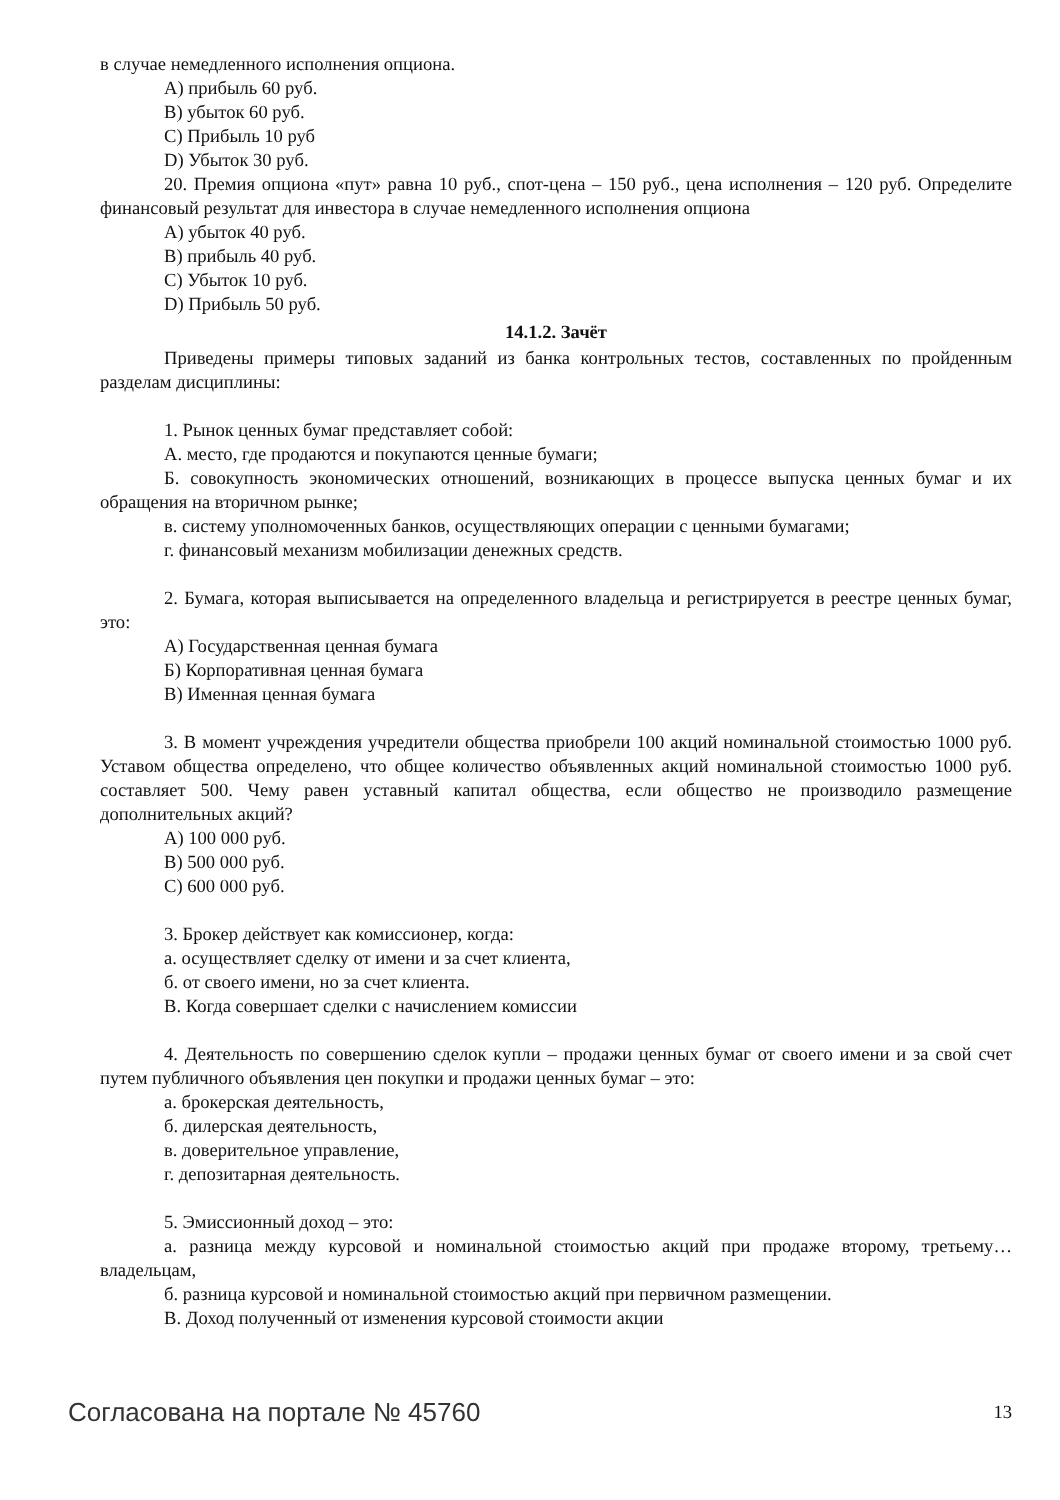в случае немедленного исполнения опциона.
А) прибыль 60 руб.
В) убыток 60 руб.
С) Прибыль 10 руб
D) Убыток 30 руб.
20. Премия опциона «пут» равна 10 руб., спот-цена – 150 руб., цена исполнения – 120 руб. Определите финансовый результат для инвестора в случае немедленного исполнения опциона
А) убыток 40 руб.
В) прибыль 40 руб.
С) Убыток 10 руб.
D) Прибыль 50 руб.
14.1.2. Зачёт
Приведены примеры типовых заданий из банка контрольных тестов, составленных по пройденным разделам дисциплины:
1. Рынок ценных бумаг представляет собой:
А. место, где продаются и покупаются ценные бумаги;
Б. совокупность экономических отношений, возникающих в процессе выпуска ценных бумаг и их обращения на вторичном рынке;
в. систему уполномоченных банков, осуществляющих операции с ценными бумагами;
г. финансовый механизм мобилизации денежных средств.
2. Бумага, которая выписывается на определенного владельца и регистрируется в реестре ценных бумаг, это:
А) Государственная ценная бумага
Б) Корпоративная ценная бумага
В) Именная ценная бумага
3. В момент учреждения учредители общества приобрели 100 акций номинальной стоимостью 1000 руб. Уставом общества определено, что общее количество объявленных акций номинальной стоимостью 1000 руб. составляет 500. Чему равен уставный капитал общества, если общество не производило размещение дополнительных акций?
А) 100 000 руб.
В) 500 000 руб.
С) 600 000 руб.
3. Брокер действует как комиссионер, когда:
а. осуществляет сделку от имени и за счет клиента,
б. от своего имени, но за счет клиента.
В. Когда совершает сделки с начислением комиссии
4. Деятельность по совершению сделок купли – продажи ценных бумаг от своего имени и за свой счет путем публичного объявления цен покупки и продажи ценных бумаг – это:
а. брокерская деятельность,
б. дилерская деятельность,
в. доверительное управление,
г. депозитарная деятельность.
5. Эмиссионный доход – это:
а. разница между курсовой и номинальной стоимостью акций при продаже второму, третьему… владельцам,
б. разница курсовой и номинальной стоимостью акций при первичном размещении.
В. Доход полученный от изменения курсовой стоимости акции
Согласована на портале № 45760 13